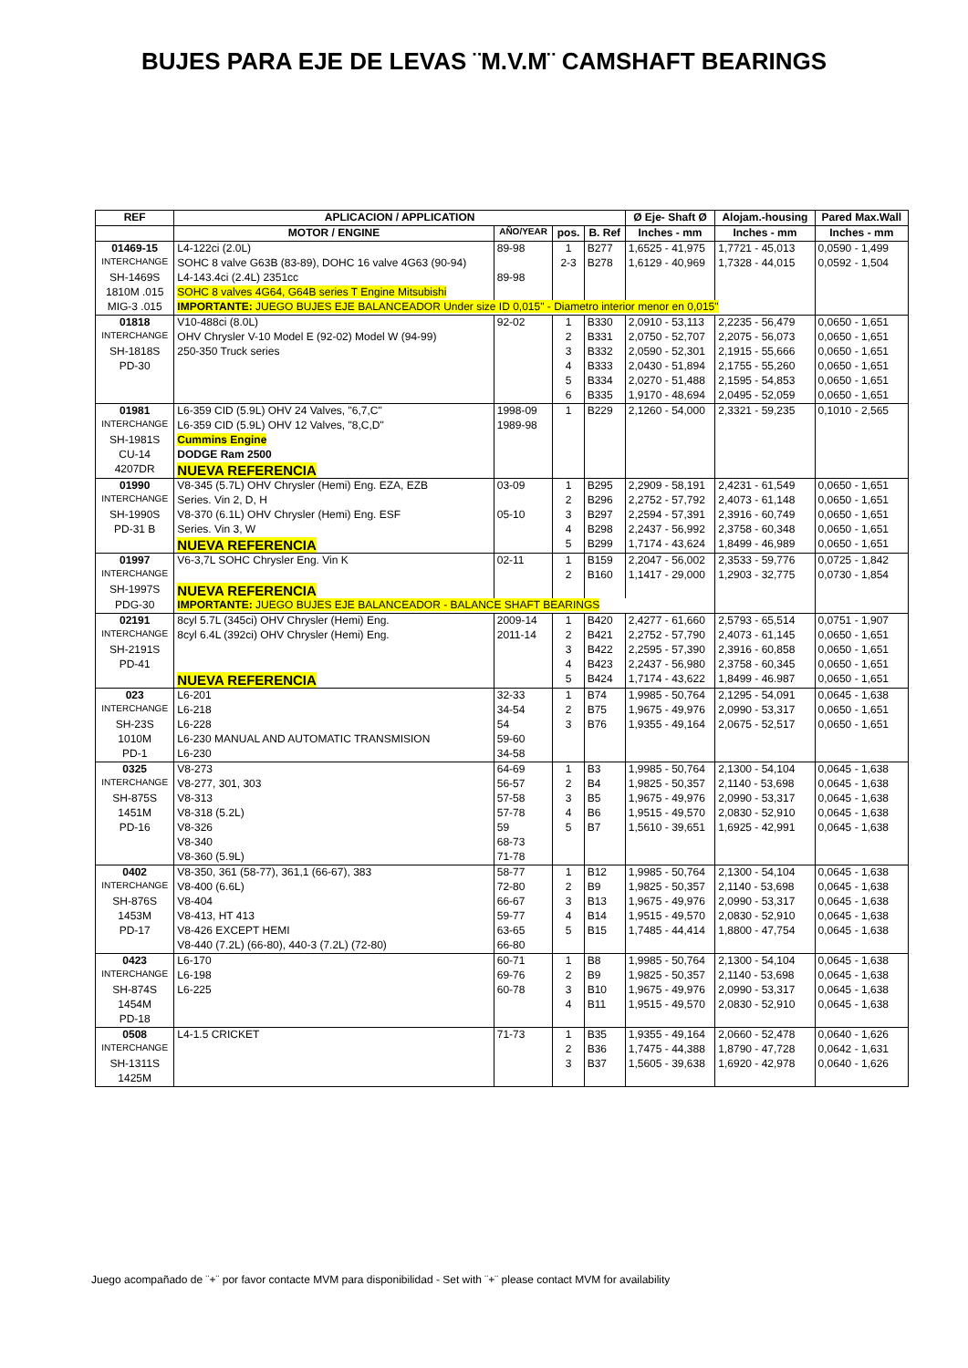BUJES PARA EJE DE LEVAS ¨M.V.M¨ CAMSHAFT BEARINGS
| REF | APLICACION / APPLICATION | | | | Ø Eje- Shaft Ø | Alojam.-housing | Pared Max.Wall |
| --- | --- | --- | --- | --- | --- | --- | --- |
| | MOTOR / ENGINE | AÑO/YEAR | pos. | B. Ref | Inches - mm | Inches - mm | Inches - mm |
| 01469-15 | L4-122ci (2.0L) | 89-98 | 1 | B277 | 1,6525 - 41,975 | 1,7721 - 45,013 | 0,0590 - 1,499 |
| INTERCHANGE | SOHC 8 valve G63B (83-89), DOHC 16 valve 4G63 (90-94) | | 2-3 | B278 | 1,6129 - 40,969 | 1,7328 - 44,015 | 0,0592 - 1,504 |
| SH-1469S | L4-143.4ci (2.4L) 2351cc | 89-98 | | | | | |
| 1810M .015 | SOHC 8 valves 4G64, G64B series T Engine Mitsubishi | | | | | | |
| MIG-3 .015 | IMPORTANTE: JUEGO BUJES EJE BALANCEADOR Under size ID 0,015" - Diametro interior menor en 0,015" | | | | | | |
| 01818 | V10-488ci (8.0L) | 92-02 | 1 | B330 | 2,0910 - 53,113 | 2,2235 - 56,479 | 0,0650 - 1,651 |
| INTERCHANGE | OHV Chrysler V-10 Model E (92-02) Model W (94-99) | | 2 | B331 | 2,0750 - 52,707 | 2,2075 - 56,073 | 0,0650 - 1,651 |
| SH-1818S | 250-350 Truck series | | 3 | B332 | 2,0590 - 52,301 | 2,1915 - 55,666 | 0,0650 - 1,651 |
| PD-30 | | | 4 | B333 | 2,0430 - 51,894 | 2,1755 - 55,260 | 0,0650 - 1,651 |
| | | | 5 | B334 | 2,0270 - 51,488 | 2,1595 - 54,853 | 0,0650 - 1,651 |
| | | | 6 | B335 | 1,9170 - 48,694 | 2,0495 - 52,059 | 0,0650 - 1,651 |
| 01981 | L6-359 CID (5.9L) OHV 24 Valves, "6,7,C" | 1998-09 | 1 | B229 | 2,1260 - 54,000 | 2,3321 - 59,235 | 0,1010 - 2,565 |
| INTERCHANGE | L6-359 CID (5.9L) OHV 12 Valves, "8,C,D" | 1989-98 | | | | | |
| SH-1981S | Cummins Engine | | | | | | |
| CU-14 | DODGE Ram 2500 | | | | | | |
| 4207DR | NUEVA REFERENCIA | | | | | | |
| 01990 | V8-345 (5.7L) OHV Chrysler (Hemi) Eng. EZA, EZB | 03-09 | 1 | B295 | 2,2909 - 58,191 | 2,4231 - 61,549 | 0,0650 - 1,651 |
| INTERCHANGE | Series. Vin 2, D, H | | 2 | B296 | 2,2752 - 57,792 | 2,4073 - 61,148 | 0,0650 - 1,651 |
| SH-1990S | V8-370 (6.1L) OHV Chrysler (Hemi) Eng. ESF | 05-10 | 3 | B297 | 2,2594 - 57,391 | 2,3916 - 60,749 | 0,0650 - 1,651 |
| PD-31 B | Series. Vin 3, W | | 4 | B298 | 2,2437 - 56,992 | 2,3758 - 60,348 | 0,0650 - 1,651 |
| | NUEVA REFERENCIA | | 5 | B299 | 1,7174 - 43,624 | 1,8499 - 46,989 | 0,0650 - 1,651 |
| 01997 | V6-3,7L SOHC Chrysler Eng. Vin K | 02-11 | 1 | B159 | 2,2047 - 56,002 | 2,3533 - 59,776 | 0,0725 - 1,842 |
| INTERCHANGE | | | 2 | B160 | 1,1417 - 29,000 | 1,2903 - 32,775 | 0,0730 - 1,854 |
| SH-1997S | NUEVA REFERENCIA | | | | | | |
| PDG-30 | IMPORTANTE: JUEGO BUJES EJE BALANCEADOR - BALANCE SHAFT BEARINGS | | | | | | |
| 02191 | 8cyl 5.7L (345ci) OHV Chrysler (Hemi) Eng. | 2009-14 | 1 | B420 | 2,4277 - 61,660 | 2,5793 - 65,514 | 0,0751 - 1,907 |
| INTERCHANGE | 8cyl 6.4L (392ci) OHV Chrysler (Hemi) Eng. | 2011-14 | 2 | B421 | 2,2752 - 57,790 | 2,4073 - 61,145 | 0,0650 - 1,651 |
| SH-2191S | | | 3 | B422 | 2,2595 - 57,390 | 2,3916 - 60,858 | 0,0650 - 1,651 |
| PD-41 | | | 4 | B423 | 2,2437 - 56,980 | 2,3758 - 60,345 | 0,0650 - 1,651 |
| | NUEVA REFERENCIA | | 5 | B424 | 1,7174 - 43,622 | 1,8499 - 46.987 | 0,0650 - 1,651 |
| 023 | L6-201 | 32-33 | 1 | B74 | 1,9985 - 50,764 | 2,1295 - 54,091 | 0,0645 - 1,638 |
| INTERCHANGE | L6-218 | 34-54 | 2 | B75 | 1,9675 - 49,976 | 2,0990 - 53,317 | 0,0650 - 1,651 |
| SH-23S | L6-228 | 54 | 3 | B76 | 1,9355 - 49,164 | 2,0675 - 52,517 | 0,0650 - 1,651 |
| 1010M | L6-230 MANUAL AND AUTOMATIC TRANSMISION | 59-60 | | | | | |
| PD-1 | L6-230 | 34-58 | | | | | |
| 0325 | V8-273 | 64-69 | 1 | B3 | 1,9985 - 50,764 | 2,1300 - 54,104 | 0,0645 - 1,638 |
| INTERCHANGE | V8-277, 301, 303 | 56-57 | 2 | B4 | 1,9825 - 50,357 | 2,1140 - 53,698 | 0,0645 - 1,638 |
| SH-875S | V8-313 | 57-58 | 3 | B5 | 1,9675 - 49,976 | 2,0990 - 53,317 | 0,0645 - 1,638 |
| 1451M | V8-318 (5.2L) | 57-78 | 4 | B6 | 1,9515 - 49,570 | 2,0830 - 52,910 | 0,0645 - 1,638 |
| PD-16 | V8-326 | 59 | 5 | B7 | 1,5610 - 39,651 | 1,6925 - 42,991 | 0,0645 - 1,638 |
| | V8-340 | 68-73 | | | | | |
| | V8-360 (5.9L) | 71-78 | | | | | |
| 0402 | V8-350, 361 (58-77), 361,1 (66-67), 383 | 58-77 | 1 | B12 | 1,9985 - 50,764 | 2,1300 - 54,104 | 0,0645 - 1,638 |
| INTERCHANGE | V8-400 (6.6L) | 72-80 | 2 | B9 | 1,9825 - 50,357 | 2,1140 - 53,698 | 0,0645 - 1,638 |
| SH-876S | V8-404 | 66-67 | 3 | B13 | 1,9675 - 49,976 | 2,0990 - 53,317 | 0,0645 - 1,638 |
| 1453M | V8-413, HT 413 | 59-77 | 4 | B14 | 1,9515 - 49,570 | 2,0830 - 52,910 | 0,0645 - 1,638 |
| PD-17 | V8-426 EXCEPT HEMI | 63-65 | 5 | B15 | 1,7485 - 44,414 | 1,8800 - 47,754 | 0,0645 - 1,638 |
| | V8-440 (7.2L) (66-80), 440-3 (7.2L) (72-80) | 66-80 | | | | | |
| 0423 | L6-170 | 60-71 | 1 | B8 | 1,9985 - 50,764 | 2,1300 - 54,104 | 0,0645 - 1,638 |
| INTERCHANGE | L6-198 | 69-76 | 2 | B9 | 1,9825 - 50,357 | 2,1140 - 53,698 | 0,0645 - 1,638 |
| SH-874S | L6-225 | 60-78 | 3 | B10 | 1,9675 - 49,976 | 2,0990 - 53,317 | 0,0645 - 1,638 |
| 1454M | | | 4 | B11 | 1,9515 - 49,570 | 2,0830 - 52,910 | 0,0645 - 1,638 |
| PD-18 | | | | | | | |
| 0508 | L4-1.5 CRICKET | 71-73 | 1 | B35 | 1,9355 - 49,164 | 2,0660 - 52,478 | 0,0640 - 1,626 |
| INTERCHANGE | | | 2 | B36 | 1,7475 - 44,388 | 1,8790 - 47,728 | 0,0642 - 1,631 |
| SH-1311S | | | 3 | B37 | 1,5605 - 39,638 | 1,6920 - 42,978 | 0,0640 - 1,626 |
| 1425M | | | | | | | |
Juego acompañado de ¨+¨ por favor contacte MVM para disponibilidad - Set with ¨+¨ please contact MVM for availability